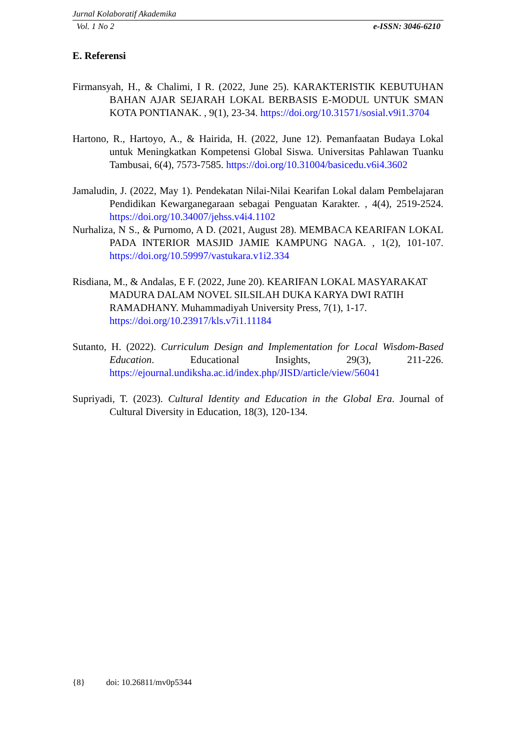Jurnal Kolaboratif Akademika
Vol. 1 No 2 e-ISSN: 3046-6210
E. Referensi
Firmansyah, H., & Chalimi, I R. (2022, June 25). KARAKTERISTIK KEBUTUHAN BAHAN AJAR SEJARAH LOKAL BERBASIS E-MODUL UNTUK SMAN KOTA PONTIANAK. , 9(1), 23-34. https://doi.org/10.31571/sosial.v9i1.3704
Hartono, R., Hartoyo, A., & Hairida, H. (2022, June 12). Pemanfaatan Budaya Lokal untuk Meningkatkan Kompetensi Global Siswa. Universitas Pahlawan Tuanku Tambusai, 6(4), 7573-7585. https://doi.org/10.31004/basicedu.v6i4.3602
Jamaludin, J. (2022, May 1). Pendekatan Nilai-Nilai Kearifan Lokal dalam Pembelajaran Pendidikan Kewarganegaraan sebagai Penguatan Karakter. , 4(4), 2519-2524. https://doi.org/10.34007/jehss.v4i4.1102
Nurhaliza, N S., & Purnomo, A D. (2021, August 28). MEMBACA KEARIFAN LOKAL PADA INTERIOR MASJID JAMIE KAMPUNG NAGA. , 1(2), 101-107. https://doi.org/10.59997/vastukara.v1i2.334
Risdiana, M., & Andalas, E F. (2022, June 20). KEARIFAN LOKAL MASYARAKAT MADURA DALAM NOVEL SILSILAH DUKA KARYA DWI RATIH RAMADHANY. Muhammadiyah University Press, 7(1), 1-17. https://doi.org/10.23917/kls.v7i1.11184
Sutanto, H. (2022). Curriculum Design and Implementation for Local Wisdom-Based Education. Educational Insights, 29(3), 211-226. https://ejournal.undiksha.ac.id/index.php/JISD/article/view/56041
Supriyadi, T. (2023). Cultural Identity and Education in the Global Era. Journal of Cultural Diversity in Education, 18(3), 120-134.
{8} doi: 10.26811/mv0p5344